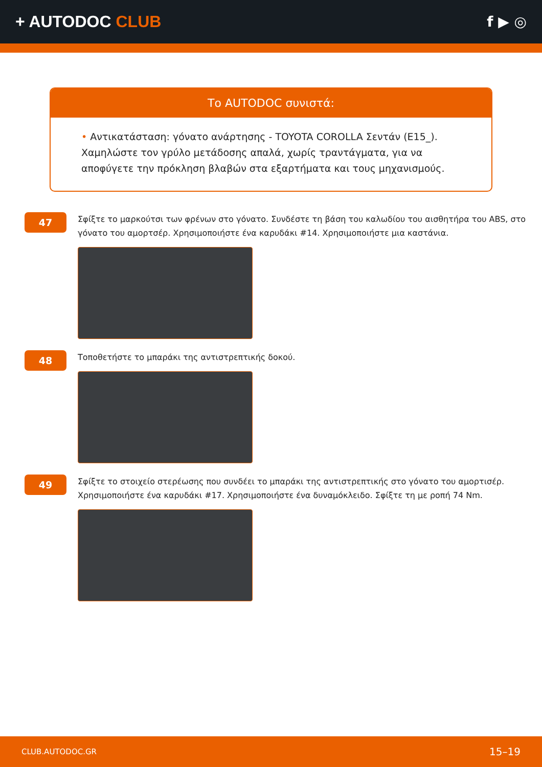+ AUTODOC CLUB f ▶ ◎
Το AUTODOC συνιστά:
• Αντικατάσταση: γόνατο ανάρτησης - TOYOTA COROLLA Σεντάν (E15_). Χαμηλώστε τον γρύλο μετάδοσης απαλά, χωρίς τραντάγματα, για να αποφύγετε την πρόκληση βλαβών στα εξαρτήματα και τους μηχανισμούς.
47
Σφίξτε το μαρκούτσι των φρένων στο γόνατο. Συνδέστε τη βάση του καλωδίου του αισθητήρα του ABS, στο γόνατο του αμορτσέρ. Χρησιμοποιήστε ένα καρυδάκι #14. Χρησιμοποιήστε μια καστάνια.
48
Τοποθετήστε το μπαράκι της αντιστρεπτικής δοκού.
49
Σφίξτε το στοιχείο στερέωσης που συνδέει το μπαράκι της αντιστρεπτικής στο γόνατο του αμορτισέρ. Χρησιμοποιήστε ένα καρυδάκι #17. Χρησιμοποιήστε ένα δυναμόκλειδο. Σφίξτε τη με ροπή 74 Nm.
CLUB.AUTODOC.GR 15–19